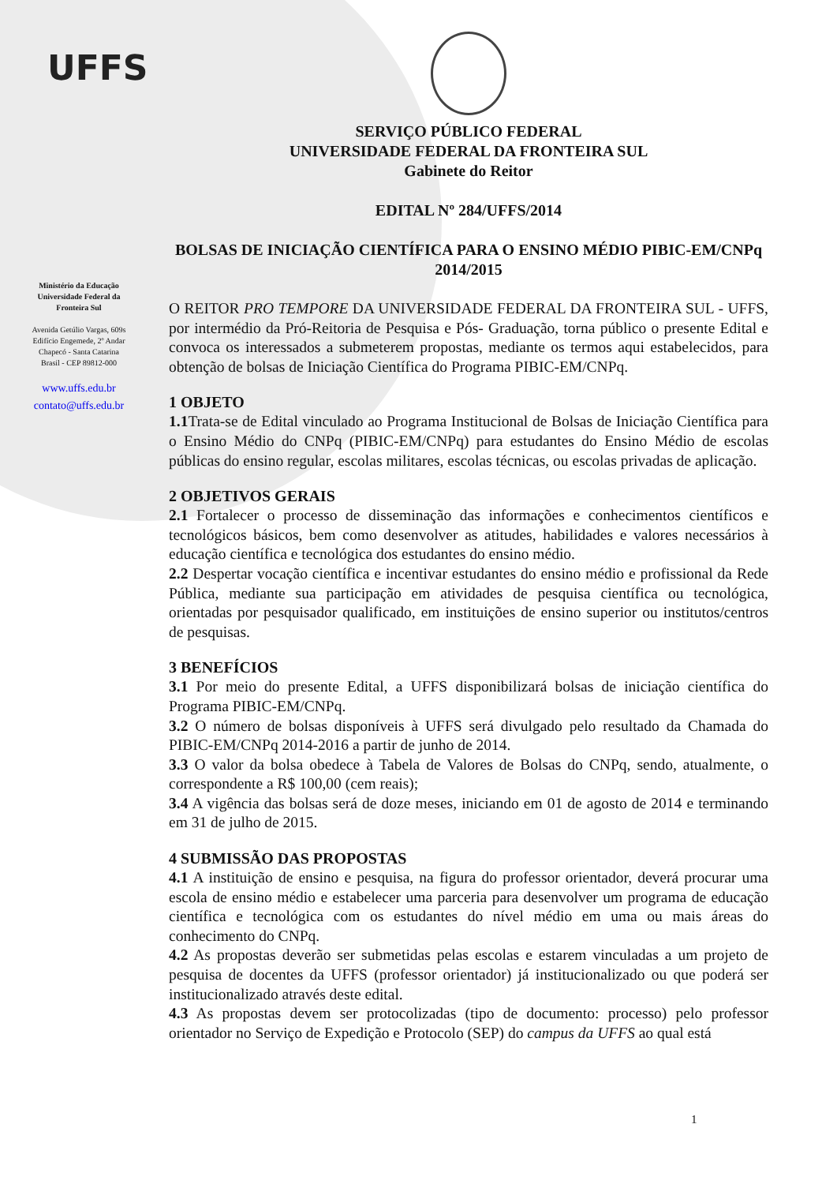UFFS
Ministério da Educação
Universidade Federal da
Fronteira Sul
Avenida Getúlio Vargas, 609s
Edifício Engemede, 2º Andar
Chapecó - Santa Catarina
Brasil - CEP 89812-000
www.uffs.edu.br
contato@uffs.edu.br
SERVIÇO PÚBLICO FEDERAL
UNIVERSIDADE FEDERAL DA FRONTEIRA SUL
Gabinete do Reitor
EDITAL Nº 284/UFFS/2014
BOLSAS DE INICIAÇÃO CIENTÍFICA PARA O ENSINO MÉDIO PIBIC-EM/CNPq 2014/2015
O REITOR PRO TEMPORE DA UNIVERSIDADE FEDERAL DA FRONTEIRA SUL - UFFS, por intermédio da Pró-Reitoria de Pesquisa e Pós- Graduação, torna público o presente Edital e convoca os interessados a submeterem propostas, mediante os termos aqui estabelecidos, para obtenção de bolsas de Iniciação Científica do Programa PIBIC-EM/CNPq.
1 OBJETO
1.1 Trata-se de Edital vinculado ao Programa Institucional de Bolsas de Iniciação Científica para o Ensino Médio do CNPq (PIBIC-EM/CNPq) para estudantes do Ensino Médio de escolas públicas do ensino regular, escolas militares, escolas técnicas, ou escolas privadas de aplicação.
2 OBJETIVOS GERAIS
2.1 Fortalecer o processo de disseminação das informações e conhecimentos científicos e tecnológicos básicos, bem como desenvolver as atitudes, habilidades e valores necessários à educação científica e tecnológica dos estudantes do ensino médio.
2.2 Despertar vocação científica e incentivar estudantes do ensino médio e profissional da Rede Pública, mediante sua participação em atividades de pesquisa científica ou tecnológica, orientadas por pesquisador qualificado, em instituições de ensino superior ou institutos/centros de pesquisas.
3 BENEFÍCIOS
3.1 Por meio do presente Edital, a UFFS disponibilizará bolsas de iniciação científica do Programa PIBIC-EM/CNPq.
3.2 O número de bolsas disponíveis à UFFS será divulgado pelo resultado da Chamada do PIBIC-EM/CNPq 2014-2016 a partir de junho de 2014.
3.3 O valor da bolsa obedece à Tabela de Valores de Bolsas do CNPq, sendo, atualmente, o correspondente a R$ 100,00 (cem reais);
3.4 A vigência das bolsas será de doze meses, iniciando em 01 de agosto de 2014 e terminando em 31 de julho de 2015.
4 SUBMISSÃO DAS PROPOSTAS
4.1 A instituição de ensino e pesquisa, na figura do professor orientador, deverá procurar uma escola de ensino médio e estabelecer uma parceria para desenvolver um programa de educação científica e tecnológica com os estudantes do nível médio em uma ou mais áreas do conhecimento do CNPq.
4.2 As propostas deverão ser submetidas pelas escolas e estarem vinculadas a um projeto de pesquisa de docentes da UFFS (professor orientador) já institucionalizado ou que poderá ser institucionalizado através deste edital.
4.3 As propostas devem ser protocolizadas (tipo de documento: processo) pelo professor orientador no Serviço de Expedição e Protocolo (SEP) do campus da UFFS ao qual está
1